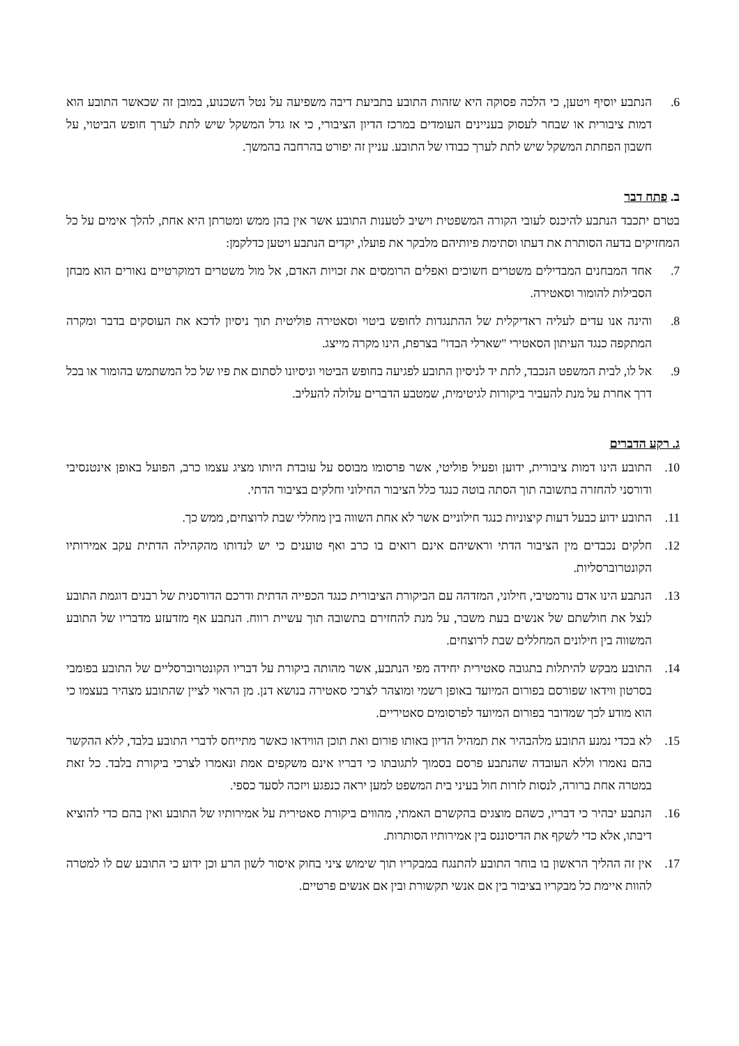6. הנתבע יוסיף ויטען, כי הלכה פסוקה היא שזהות התובע בתביעת דיבה משפיעה על נטל השכנוע, במובן זה שכאשר התובע הוא דמות ציבורית או שבחר לעסוק בעניינים העומדים במרכז הדיון הציבורי, כי אז גדל המשקל שיש לתת לערך חופש הביטוי, על חשבון הפחתת המשקל שיש לתת לערך כבודו של התובע. עניין זה יפורט בהרחבה בהמשך.
ב. פתח דבר
בטרם יתכבד הנתבע להיכנס לעובי הקורה המשפטית וישיב לטענות התובע אשר אין בהן ממש ומטרתן היא אחת, להלך אימים על כל המחזיקים בדעה הסותרת את דעתו וסתימת פיותיהם מלבקר את פועלו, יקדים הנתבע ויטען כדלקמן:
7. אחד המבחנים המבדילים משטרים חשוכים ואפלים הרומסים את זכויות האדם, אל מול משטרים דמוקרטיים נאורים הוא מבחן הסבילות להומור וסאטירה.
8. והינה אנו עדים לעליה ראדיקלית של ההתנגדות לחופש ביטוי וסאטירה פוליטית תוך ניסיון לדכא את העוסקים בדבר ומקרה המתקפה כנגד העיתון הסאטירי "שארלי הבדו" בצרפת, הינו מקרה מייצג.
9. אל לו, לבית המשפט הנכבד, לתת יד לניסיון התובע לפגיעה בחופש הביטוי וניסיונו לסתום את פיו של כל המשתמש בהומור או בכל דרך אחרת על מנת להעביר ביקורות לגיטימית, שמטבע הדברים עלולה להעליב.
ג. רקע הדברים
10. התובע הינו דמות ציבורית, ידוען ופעיל פוליטי, אשר פרסומו מבוסס על עובדת היותו מציג עצמו כרב, הפועל באופן אינטנסיבי ודורסני להחזרה בתשובה תוך הסתה בוטה כנגד כלל הציבור החילוני וחלקים בציבור הדתי.
11. התובע ידוע כבעל דעות קיצוניות כנגד חילוניים אשר לא אחת השווה בין מחללי שבת לרוצחים, ממש כך.
12. חלקים נכבדים מין הציבור הדתי וראשיהם אינם רואים בו כרב ואף טוענים כי יש לנדותו מהקהילה הדתית עקב אמירותיו הקונטרוברסליות.
13. הנתבע הינו אדם נורמטיבי, חילוני, המזדהה עם הביקורת הציבורית כנגד הכפייה הדתית ודרכם הדורסנית של רבנים דוגמת התובע לנצל את חולשתם של אנשים בעת משבר, על מנת להחזירם בתשובה תוך עשיית רווח. הנתבע אף מזדעזע מדבריו של התובע המשווה בין חילונים המחללים שבת לרוצחים.
14. התובע מבקש להיתלות בתגובה סאטירית יחידה מפי הנתבע, אשר מהותה ביקורת על דבריו הקונטרוברסליים של התובע בפומבי בסרטון ווידאו שפורסם בפורום המיועד באופן רשמי ומוצהר לצרכי סאטירה בנושא דנן. מן הראוי לציין שהתובע מצהיר בעצמו כי הוא מודע לכך שמדובר בפורום המיועד לפרסומים סאטיריים.
15. לא בכדי נמנע התובע מלהבהיר את תמהיל הדיון באותו פורום ואת תוכן הווידאו כאשר מתייחס לדברי התובע בלבד, ללא ההקשר בהם נאמרו וללא העובדה שהנתבע פרסם בסמוך לתגובתו כי דבריו אינם משקפים אמת ונאמרו לצרכי ביקורת בלבד. כל זאת במטרה אחת ברורה, לנסות לזרות חול בעיני בית המשפט למען יראה כנפגע ויזכה לסעד כספי.
16. הנתבע יבהיר כי דבריו, כשהם מוצגים בהקשרם האמתי, מהווים ביקורת סאטירית על אמירותיו של התובע ואין בהם כדי להוציא דיבתו, אלא כדי לשקף את הדיסוננס בין אמירותיו הסותרות.
17. אין זה ההליך הראשון בו בוחר התובע להתנגח במבקריו תוך שימוש ציני בחוק איסור לשון הרע וכן ידוע כי התובע שם לו למטרה להוות איימת כל מבקריו בציבור בין אם אנשי תקשורת ובין אם אנשים פרטיים.